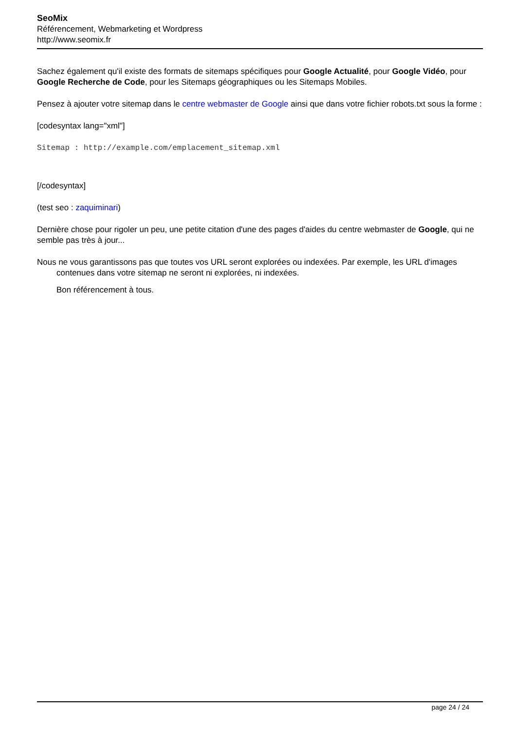SeoMix
Référencement, Webmarketing et Wordpress
http://www.seomix.fr
Sachez également qu'il existe des formats de sitemaps spécifiques pour Google Actualité, pour Google Vidéo, pour Google Recherche de Code, pour les Sitemaps géographiques ou les Sitemaps Mobiles.
Pensez à ajouter votre sitemap dans le centre webmaster de Google ainsi que dans votre fichier robots.txt sous la forme :
[codesyntax lang="xml"]
Sitemap : http://example.com/emplacement_sitemap.xml
[/codesyntax]
(test seo : zaquiminari)
Dernière chose pour rigoler un peu, une petite citation d'une des pages d'aides du centre webmaster de Google, qui ne semble pas très à jour...
Nous ne vous garantissons pas que toutes vos URL seront explorées ou indexées. Par exemple, les URL d'images contenues dans votre sitemap ne seront ni explorées, ni indexées.
Bon référencement à tous.
page 24 / 24